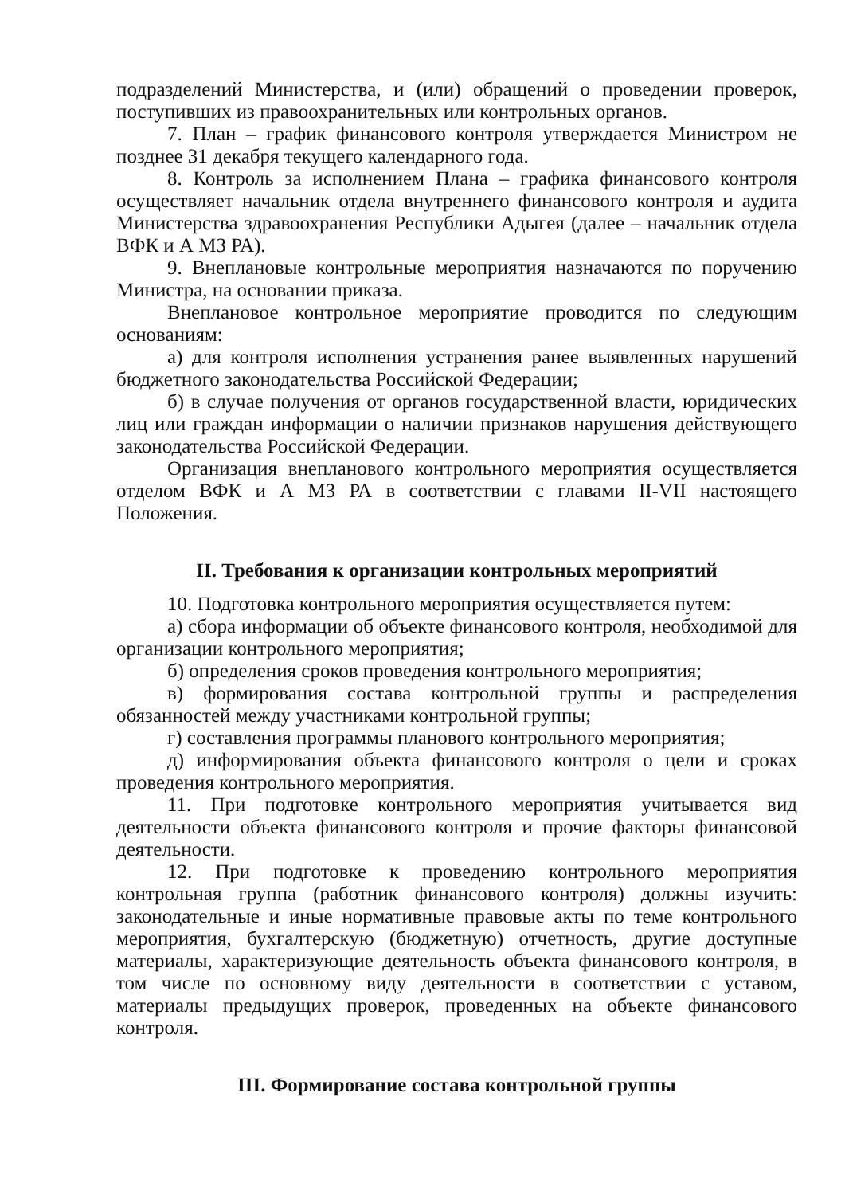подразделений Министерства, и (или) обращений о проведении проверок, поступивших из правоохранительных или контрольных органов.
7. План – график финансового контроля утверждается Министром не позднее 31 декабря текущего календарного года.
8. Контроль за исполнением Плана – графика финансового контроля осуществляет начальник отдела внутреннего финансового контроля и аудита Министерства здравоохранения Республики Адыгея (далее – начальник отдела ВФК и А МЗ РА).
9. Внеплановые контрольные мероприятия назначаются по поручению Министра, на основании приказа.
Внеплановое контрольное мероприятие проводится по следующим основаниям:
а) для контроля исполнения устранения ранее выявленных нарушений бюджетного законодательства Российской Федерации;
б) в случае получения от органов государственной власти, юридических лиц или граждан информации о наличии признаков нарушения действующего законодательства Российской Федерации.
Организация внепланового контрольного мероприятия осуществляется отделом ВФК и А МЗ РА в соответствии с главами II-VII настоящего Положения.
II. Требования к организации контрольных мероприятий
10. Подготовка контрольного мероприятия осуществляется путем:
а) сбора информации об объекте финансового контроля, необходимой для организации контрольного мероприятия;
б) определения сроков проведения контрольного мероприятия;
в) формирования состава контрольной группы и распределения обязанностей между участниками контрольной группы;
г) составления программы планового контрольного мероприятия;
д) информирования объекта финансового контроля о цели и сроках проведения контрольного мероприятия.
11. При подготовке контрольного мероприятия учитывается вид деятельности объекта финансового контроля и прочие факторы финансовой деятельности.
12. При подготовке к проведению контрольного мероприятия контрольная группа (работник финансового контроля) должны изучить: законодательные и иные нормативные правовые акты по теме контрольного мероприятия, бухгалтерскую (бюджетную) отчетность, другие доступные материалы, характеризующие деятельность объекта финансового контроля, в том числе по основному виду деятельности в соответствии с уставом, материалы предыдущих проверок, проведенных на объекте финансового контроля.
III. Формирование состава контрольной группы